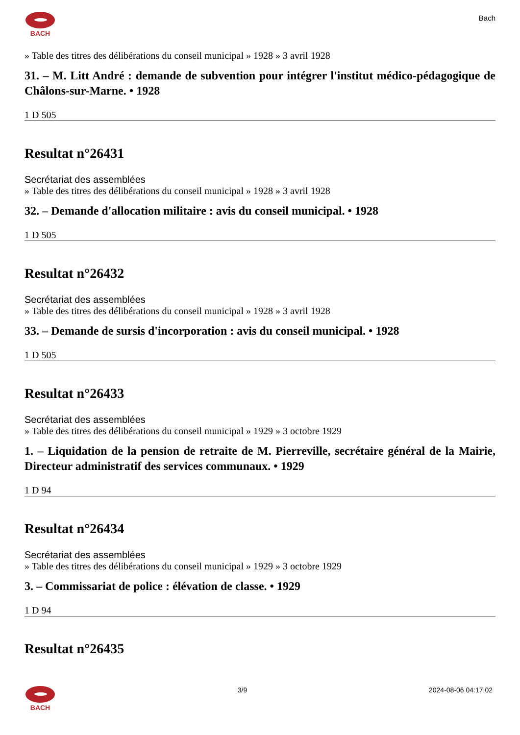BACH
Bach
» Table des titres des délibérations du conseil municipal » 1928 » 3 avril 1928
31. – M. Litt André : demande de subvention pour intégrer l'institut médico-pédagogique de Châlons-sur-Marne. • 1928
1 D 505
Resultat n°26431
Secrétariat des assemblées
» Table des titres des délibérations du conseil municipal » 1928 » 3 avril 1928
32. – Demande d'allocation militaire : avis du conseil municipal. • 1928
1 D 505
Resultat n°26432
Secrétariat des assemblées
» Table des titres des délibérations du conseil municipal » 1928 » 3 avril 1928
33. – Demande de sursis d'incorporation : avis du conseil municipal. • 1928
1 D 505
Resultat n°26433
Secrétariat des assemblées
» Table des titres des délibérations du conseil municipal » 1929 » 3 octobre 1929
1. – Liquidation de la pension de retraite de M. Pierreville, secrétaire général de la Mairie, Directeur administratif des services communaux. • 1929
1 D 94
Resultat n°26434
Secrétariat des assemblées
» Table des titres des délibérations du conseil municipal » 1929 » 3 octobre 1929
3. – Commissariat de police : élévation de classe. • 1929
1 D 94
Resultat n°26435
BACH 3/9 2024-08-06 04:17:02